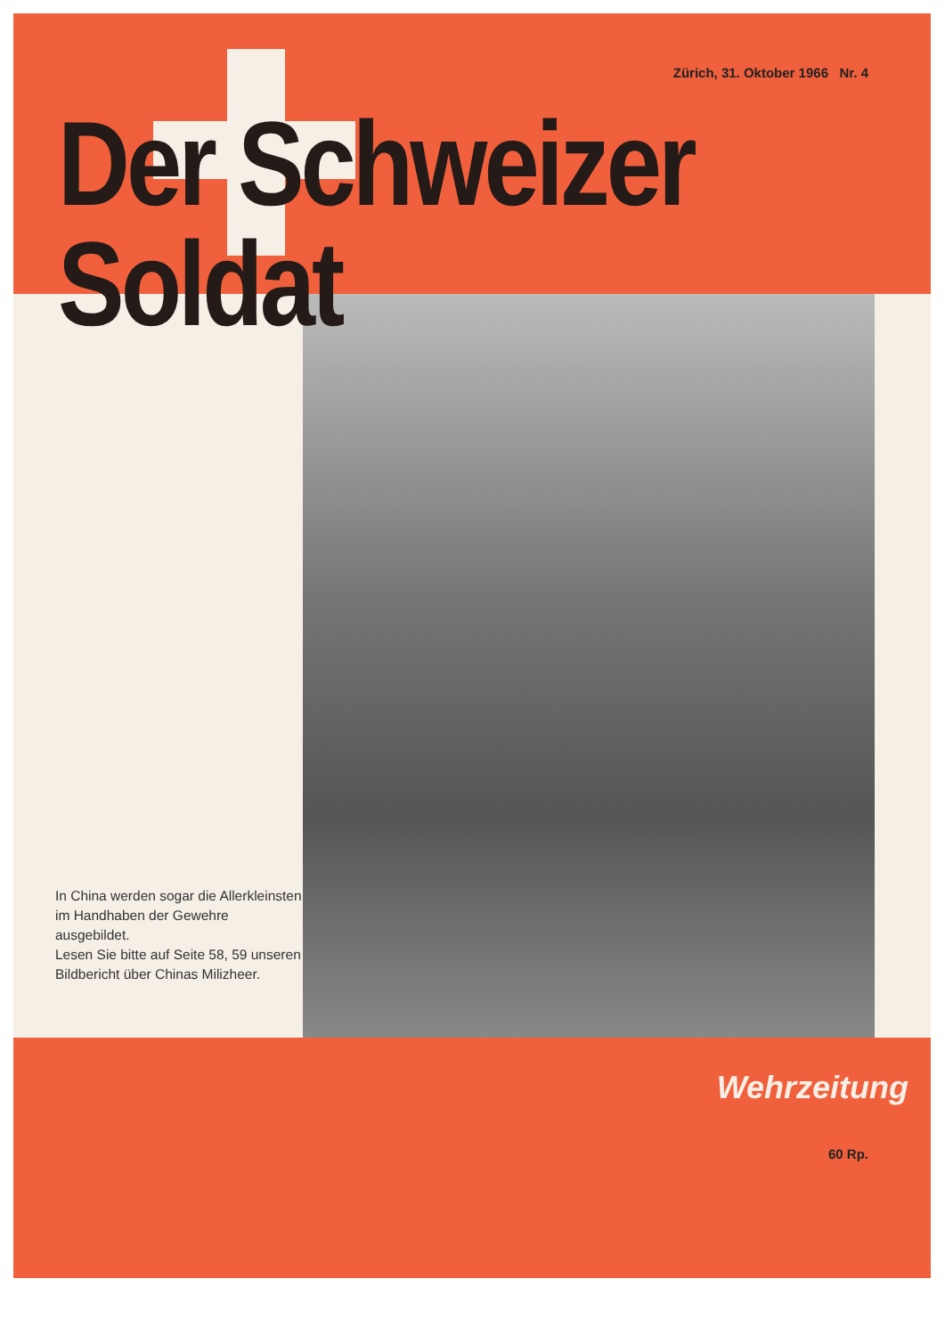Zürich, 31. Oktober 1966 Nr. 4
Der Schweizer Soldat
In China werden sogar die Allerkleinsten im Handhaben der Gewehre ausgebildet.
Lesen Sie bitte auf Seite 58, 59 unseren Bildbericht über Chinas Milizheer.
Wehrzeitung
60 Rp.